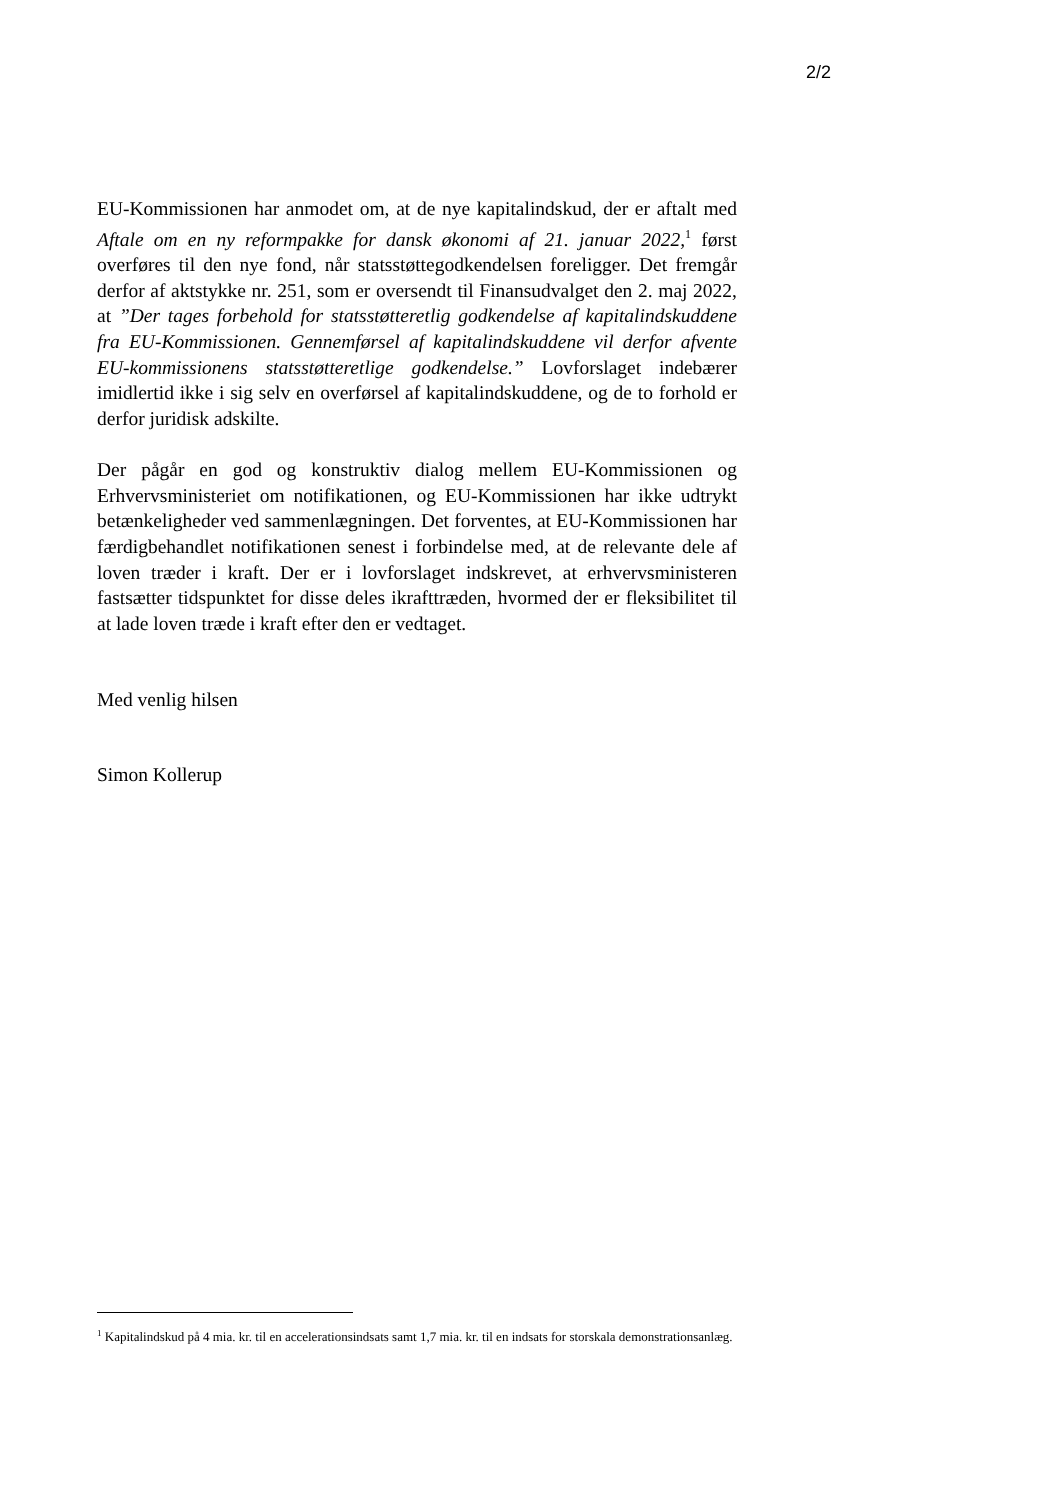2/2
EU-Kommissionen har anmodet om, at de nye kapitalindskud, der er aftalt med Aftale om en ny reformpakke for dansk økonomi af 21. januar 2022,<sup>1</sup> først overføres til den nye fond, når statsstøttegodkendelsen foreligger. Det fremgår derfor af aktstykke nr. 251, som er oversendt til Finansudvalget den 2. maj 2022, at ”Der tages forbehold for statsstøtteretlig godkendelse af kapitalindskuddene fra EU-Kommissionen. Gennemførsel af kapitalindskuddene vil derfor afvente EU-kommissionens statsstøtteretlige godkendelse.” Lovforslaget indebærer imidlertid ikke i sig selv en overførsel af kapitalindskuddene, og de to forhold er derfor juridisk adskilte.
Der pågår en god og konstruktiv dialog mellem EU-Kommissionen og Erhvervsministeriet om notifikationen, og EU-Kommissionen har ikke udtrykt betænkeligheder ved sammenlægningen. Det forventes, at EU-Kommissionen har færdigbehandlet notifikationen senest i forbindelse med, at de relevante dele af loven træder i kraft. Der er i lovforslaget indskrevet, at erhvervsministeren fastsætter tidspunktet for disse deles ikrafttræden, hvormed der er fleksibilitet til at lade loven træde i kraft efter den er vedtaget.
Med venlig hilsen
Simon Kollerup
<sup>1</sup> Kapitalindskud på 4 mia. kr. til en accelerationsindsats samt 1,7 mia. kr. til en indsats for storskala demonstrationsanlæg.